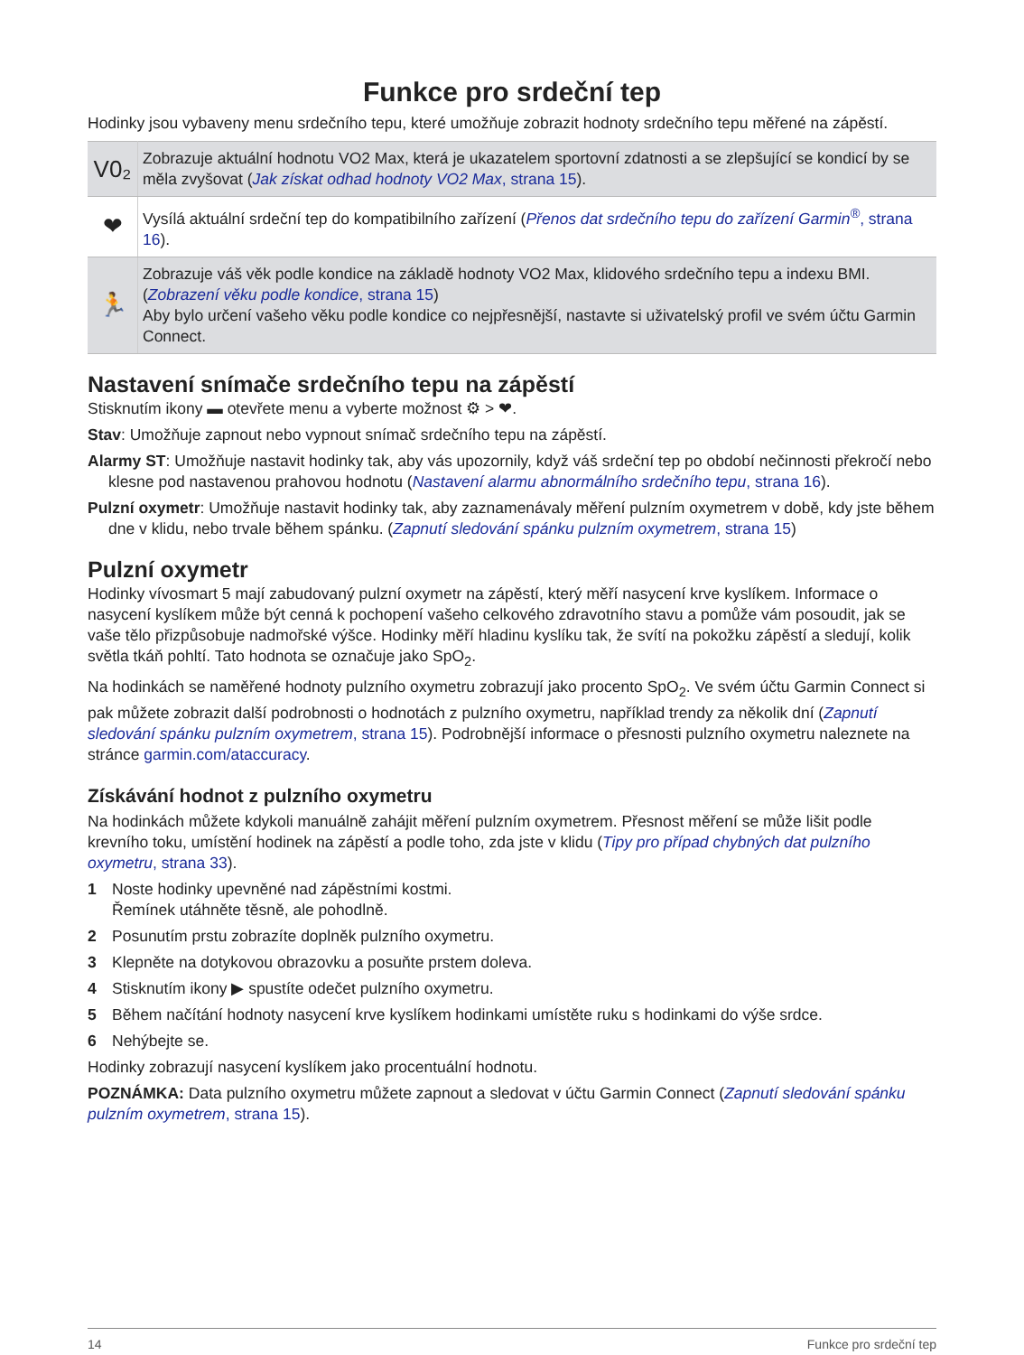Funkce pro srdeční tep
Hodinky jsou vybaveny menu srdečního tepu, které umožňuje zobrazit hodnoty srdečního tepu měřené na zápěstí.
| V0₂ | Zobrazuje aktuální hodnotu VO2 Max, která je ukazatelem sportovní zdatnosti a se zlepšující se kondicí by se měla zvyšovat ( Jak získat odhad hodnoty VO2 Max , strana 15 ). |
| ❤ | Vysílá aktuální srdeční tep do kompatibilního zařízení ( Přenos dat srdečního tepu do zařízení Garmin<sup>®</sup> , strana 16 ). |
| 🏃 | Zobrazuje váš věk podle kondice na základě hodnoty VO2 Max, klidového srdečního tepu a indexu BMI. ( Zobrazení věku podle kondice , strana 15 ) Aby bylo určení vašeho věku podle kondice co nejpřesnější, nastavte si uživatelský profil ve svém účtu Garmin Connect. |
Nastavení snímače srdečního tepu na zápěstí
Stisknutím ikony ▬ otevřete menu a vyberte možnost ⚙ > ❤.
Stav: Umožňuje zapnout nebo vypnout snímač srdečního tepu na zápěstí.
Alarmy ST: Umožňuje nastavit hodinky tak, aby vás upozornily, když váš srdeční tep po období nečinnosti překročí nebo klesne pod nastavenou prahovou hodnotu (Nastavení alarmu abnormálního srdečního tepu, strana 16).
Pulzní oxymetr: Umožňuje nastavit hodinky tak, aby zaznamenávaly měření pulzním oxymetrem v době, kdy jste během dne v klidu, nebo trvale během spánku. (Zapnutí sledování spánku pulzním oxymetrem, strana 15)
Pulzní oxymetr
Hodinky vívosmart 5 mají zabudovaný pulzní oxymetr na zápěstí, který měří nasycení krve kyslíkem. Informace o nasycení kyslíkem může být cenná k pochopení vašeho celkového zdravotního stavu a pomůže vám posoudit, jak se vaše tělo přizpůsobuje nadmořské výšce. Hodinky měří hladinu kyslíku tak, že svítí na pokožku zápěstí a sledují, kolik světla tkáň pohltí. Tato hodnota se označuje jako SpO<sub>2</sub>.
Na hodinkách se naměřené hodnoty pulzního oxymetru zobrazují jako procento SpO<sub>2</sub>. Ve svém účtu Garmin Connect si pak můžete zobrazit další podrobnosti o hodnotách z pulzního oxymetru, například trendy za několik dní (Zapnutí sledování spánku pulzním oxymetrem, strana 15). Podrobnější informace o přesnosti pulzního oxymetru naleznete na stránce garmin.com/ataccuracy.
Získávání hodnot z pulzního oxymetru
Na hodinkách můžete kdykoli manuálně zahájit měření pulzním oxymetrem. Přesnost měření se může lišit podle krevního toku, umístění hodinek na zápěstí a podle toho, zda jste v klidu (Tipy pro případ chybných dat pulzního oxymetru, strana 33).
1 Noste hodinky upevněné nad zápěstními kostmi.
Řemínek utáhněte těsně, ale pohodlně.
2 Posunutím prstu zobrazíte doplněk pulzního oxymetru.
3 Klepněte na dotykovou obrazovku a posuňte prstem doleva.
4 Stisknutím ikony ▶ spustíte odečet pulzního oxymetru.
5 Během načítání hodnoty nasycení krve kyslíkem hodinkami umístěte ruku s hodinkami do výše srdce.
6 Nehýbejte se.
Hodinky zobrazují nasycení kyslíkem jako procentuální hodnotu.
POZNÁMKA: Data pulzního oxymetru můžete zapnout a sledovat v účtu Garmin Connect (Zapnutí sledování spánku pulzním oxymetrem, strana 15).
14 Funkce pro srdeční tep